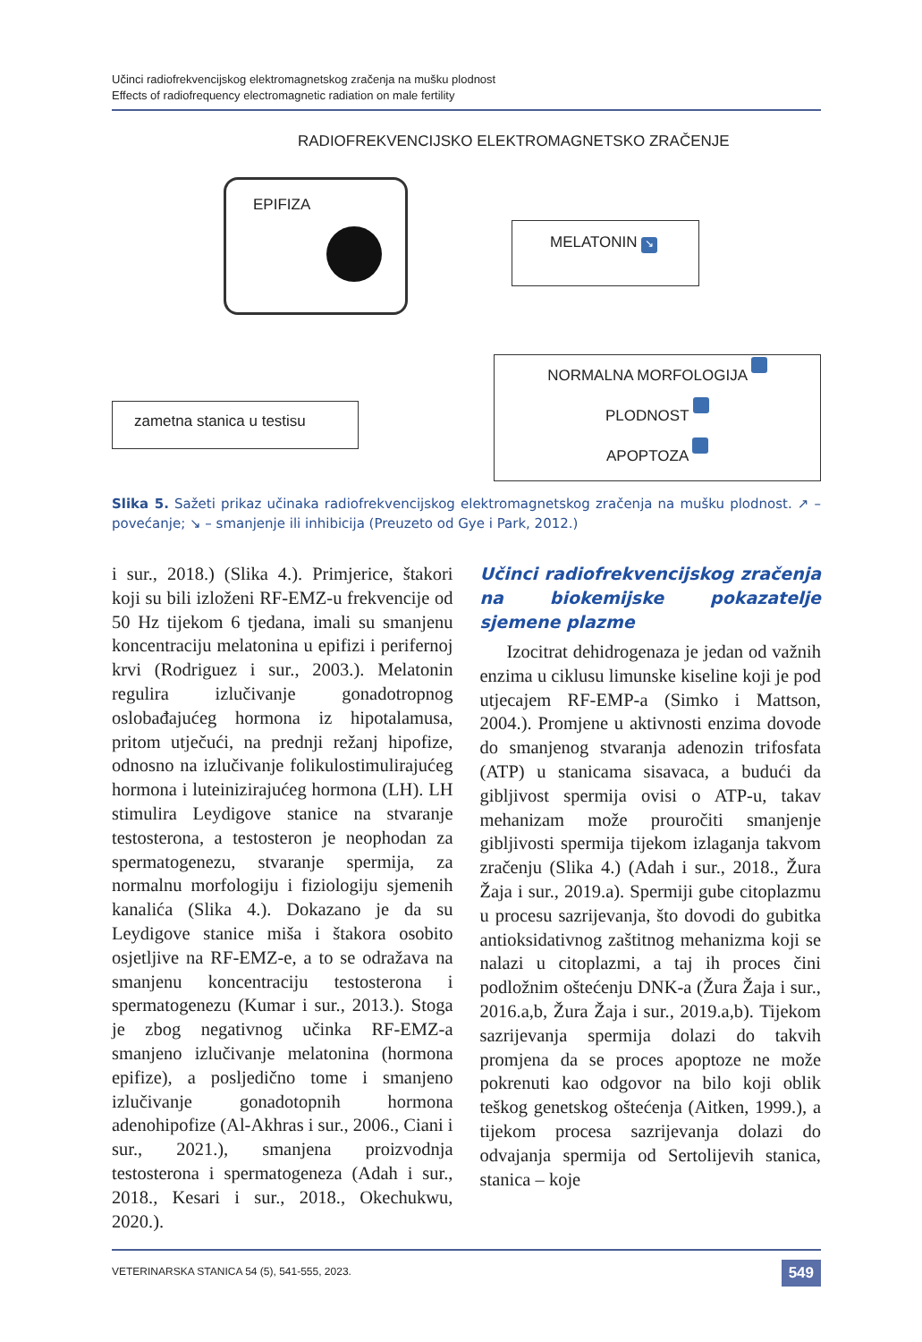Učinci radiofrekvencijskog elektromagnetskog zračenja na mušku plodnost
Effects of radiofrequency electromagnetic radiation on male fertility
RADIOFREKVENCIJSKO ELEKTROMAGNETSKO ZRAČENJE
EPIFIZA
MELATONIN ↘
zametna stanica u testisu
NORMALNA MORFOLOGIJA ↘
PLODNOST ↘
APOPTOZA ↗
Slika 5. Sažeti prikaz učinaka radiofrekvencijskog elektromagnetskog zračenja na mušku plodnost. ↗ – povećanje; ↘ – smanjenje ili inhibicija (Preuzeto od Gye i Park, 2012.)
i sur., 2018.) (Slika 4.). Primjerice, štakori koji su bili izloženi RF-EMZ-u frekvencije od 50 Hz tijekom 6 tjedana, imali su smanjenu koncentraciju melatonina u epifizi i perifernoj krvi (Rodriguez i sur., 2003.). Melatonin regulira izlučivanje gonadotropnog oslobađajućeg hormona iz hipotalamusa, pritom utječući, na prednji režanj hipofize, odnosno na izlučivanje folikulostimulirajućeg hormona i luteinizirajućeg hormona (LH). LH stimulira Leydigove stanice na stvaranje testosterona, a testosteron je neophodan za spermatogenezu, stvaranje spermija, za normalnu morfologiju i fiziologiju sjemenih kanalića (Slika 4.). Dokazano je da su Leydigove stanice miša i štakora osobito osjetljive na RF-EMZ-e, a to se odražava na smanjenu koncentraciju testosterona i spermatogenezu (Kumar i sur., 2013.). Stoga je zbog negativnog učinka RF-EMZ-a smanjeno izlučivanje melatonina (hormona epifize), a posljedično tome i smanjeno izlučivanje gonadotopnih hormona adenohipofize (Al-Akhras i sur., 2006., Ciani i sur., 2021.), smanjena proizvodnja testosterona i spermatogeneza (Adah i sur., 2018., Kesari i sur., 2018., Okechukwu, 2020.).
Učinci radiofrekvencijskog zračenja na biokemijske pokazatelje sjemene plazme
Izocitrat dehidrogenaza je jedan od važnih enzima u ciklusu limunske kiseline koji je pod utjecajem RF-EMP-a (Simko i Mattson, 2004.). Promjene u aktivnosti enzima dovode do smanjenog stvaranja adenozin trifosfata (ATP) u stanicama sisavaca, a budući da gibljivost spermija ovisi o ATP-u, takav mehanizam može prouročiti smanjenje gibljivosti spermija tijekom izlaganja takvom zračenju (Slika 4.) (Adah i sur., 2018., Žura Žaja i sur., 2019.a). Spermiji gube citoplazmu u procesu sazrijevanja, što dovodi do gubitka antioksidativnog zaštitnog mehanizma koji se nalazi u citoplazmi, a taj ih proces čini podložnim oštećenju DNK-a (Žura Žaja i sur., 2016.a,b, Žura Žaja i sur., 2019.a,b). Tijekom sazrijevanja spermija dolazi do takvih promjena da se proces apoptoze ne može pokrenuti kao odgovor na bilo koji oblik teškog genetskog oštećenja (Aitken, 1999.), a tijekom procesa sazrijevanja dolazi do odvajanja spermija od Sertolijevih stanica, stanica – koje
VETERINARSKA STANICA 54 (5), 541-555, 2023. 549